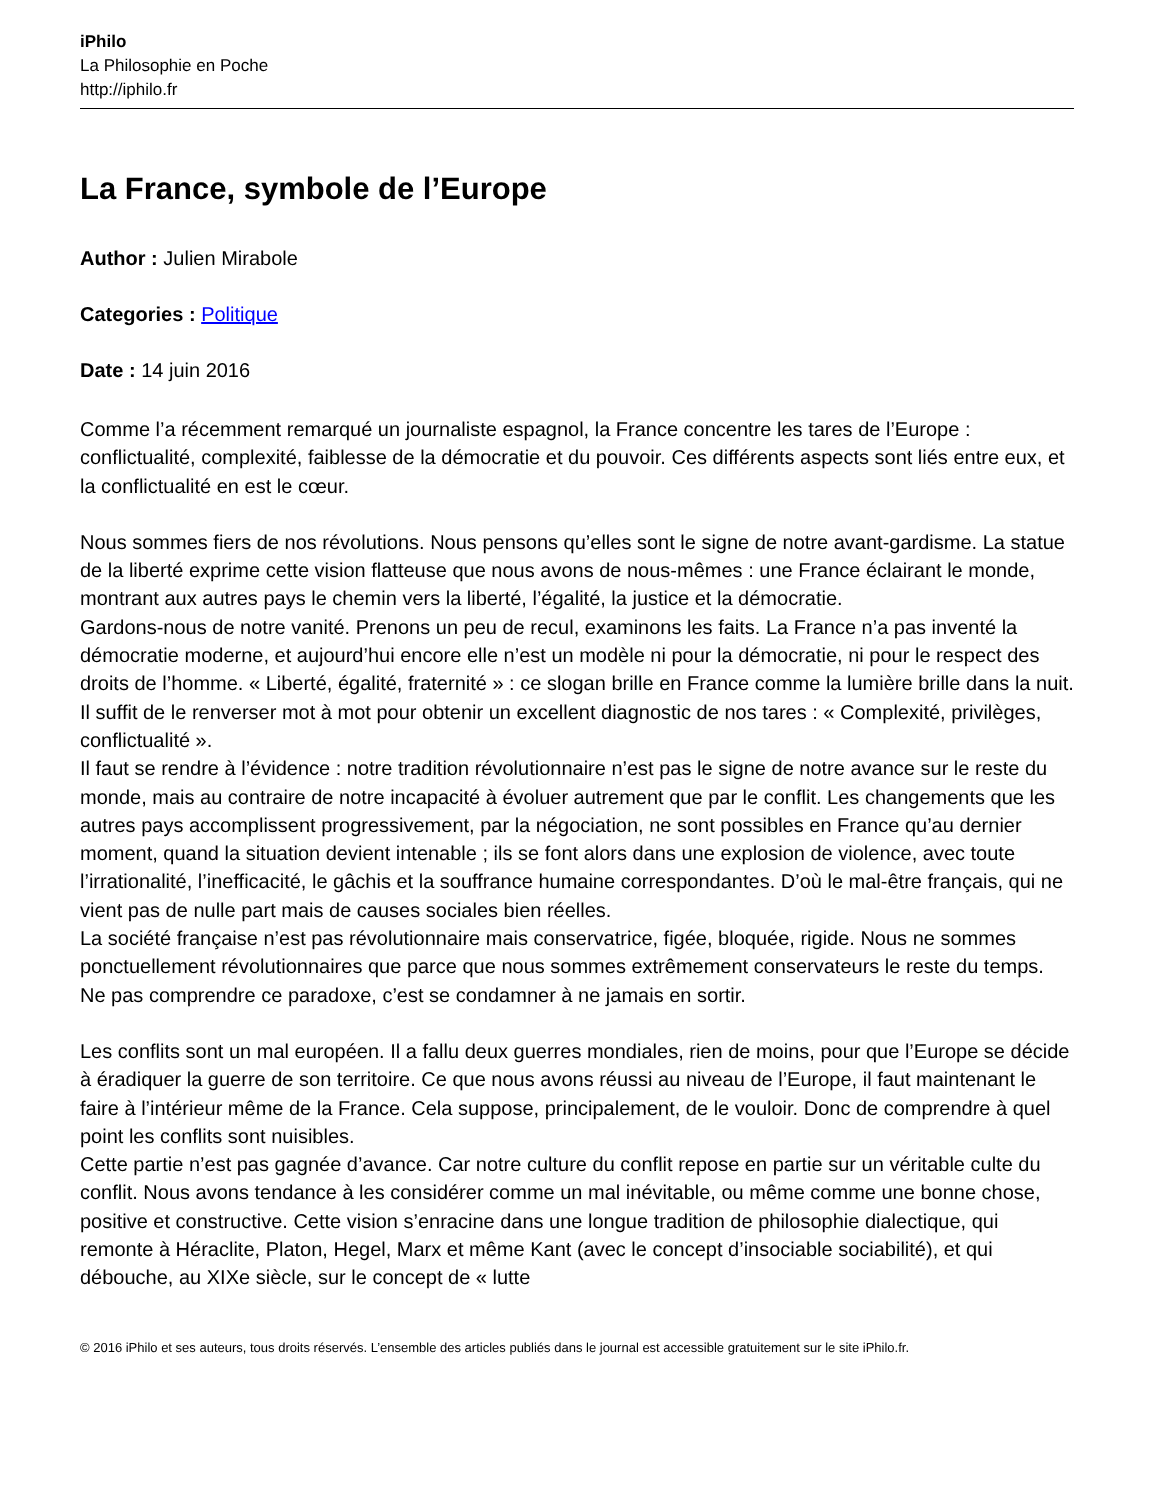iPhilo
La Philosophie en Poche
http://iphilo.fr
La France, symbole de l’Europe
Author : Julien Mirabole
Categories : Politique
Date : 14 juin 2016
Comme l’a récemment remarqué un journaliste espagnol, la France concentre les tares de l’Europe : conflictualité, complexité, faiblesse de la démocratie et du pouvoir. Ces différents aspects sont liés entre eux, et la conflictualité en est le cœur.
Nous sommes fiers de nos révolutions. Nous pensons qu’elles sont le signe de notre avant-gardisme. La statue de la liberté exprime cette vision flatteuse que nous avons de nous-mêmes : une France éclairant le monde, montrant aux autres pays le chemin vers la liberté, l’égalité, la justice et la démocratie.
Gardons-nous de notre vanité. Prenons un peu de recul, examinons les faits. La France n’a pas inventé la démocratie moderne, et aujourd’hui encore elle n’est un modèle ni pour la démocratie, ni pour le respect des droits de l’homme. « Liberté, égalité, fraternité » : ce slogan brille en France comme la lumière brille dans la nuit. Il suffit de le renverser mot à mot pour obtenir un excellent diagnostic de nos tares : « Complexité, privilèges, conflictualité ».
Il faut se rendre à l’évidence : notre tradition révolutionnaire n’est pas le signe de notre avance sur le reste du monde, mais au contraire de notre incapacité à évoluer autrement que par le conflit. Les changements que les autres pays accomplissent progressivement, par la négociation, ne sont possibles en France qu’au dernier moment, quand la situation devient intenable ; ils se font alors dans une explosion de violence, avec toute l’irrationalité, l’inefficacité, le gâchis et la souffrance humaine correspondantes. D’où le mal-être français, qui ne vient pas de nulle part mais de causes sociales bien réelles.
La société française n’est pas révolutionnaire mais conservatrice, figée, bloquée, rigide. Nous ne sommes ponctuellement révolutionnaires que parce que nous sommes extrêmement conservateurs le reste du temps. Ne pas comprendre ce paradoxe, c’est se condamner à ne jamais en sortir.
Les conflits sont un mal européen. Il a fallu deux guerres mondiales, rien de moins, pour que l’Europe se décide à éradiquer la guerre de son territoire. Ce que nous avons réussi au niveau de l’Europe, il faut maintenant le faire à l’intérieur même de la France. Cela suppose, principalement, de le vouloir. Donc de comprendre à quel point les conflits sont nuisibles.
Cette partie n’est pas gagnée d’avance. Car notre culture du conflit repose en partie sur un véritable culte du conflit. Nous avons tendance à les considérer comme un mal inévitable, ou même comme une bonne chose, positive et constructive. Cette vision s’enracine dans une longue tradition de philosophie dialectique, qui remonte à Héraclite, Platon, Hegel, Marx et même Kant (avec le concept d’insociable sociabilité), et qui débouche, au XIXe siècle, sur le concept de « lutte
© 2016 iPhilo et ses auteurs, tous droits réservés. L’ensemble des articles publiés dans le journal est accessible gratuitement sur le site iPhilo.fr.